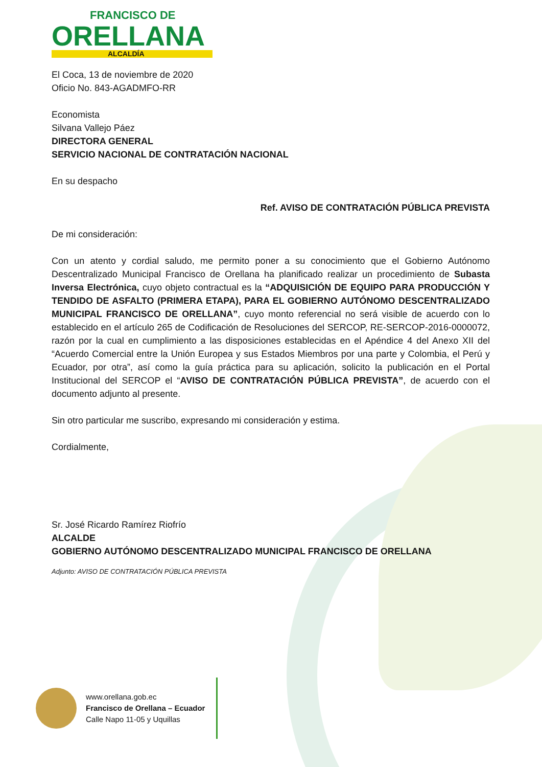FRANCISCO DE
ORELLANA
ALCALDÍA
El Coca, 13 de noviembre de 2020
Oficio No. 843-AGADMFO-RR
Economista
Silvana Vallejo Páez
DIRECTORA GENERAL
SERVICIO NACIONAL DE CONTRATACIÓN NACIONAL
En su despacho
Ref. AVISO DE CONTRATACIÓN PÚBLICA PREVISTA
De mi consideración:
Con un atento y cordial saludo, me permito poner a su conocimiento que el Gobierno Autónomo Descentralizado Municipal Francisco de Orellana ha planificado realizar un procedimiento de Subasta Inversa Electrónica, cuyo objeto contractual es la “ADQUISICIÓN DE EQUIPO PARA PRODUCCIÓN Y TENDIDO DE ASFALTO (PRIMERA ETAPA), PARA EL GOBIERNO AUTÓNOMO DESCENTRALIZADO MUNICIPAL FRANCISCO DE ORELLANA”, cuyo monto referencial no será visible de acuerdo con lo establecido en el artículo 265 de Codificación de Resoluciones del SERCOP, RE-SERCOP-2016-0000072, razón por la cual en cumplimiento a las disposiciones establecidas en el Apéndice 4 del Anexo XII del “Acuerdo Comercial entre la Unión Europea y sus Estados Miembros por una parte y Colombia, el Perú y Ecuador, por otra”, así como la guía práctica para su aplicación, solicito la publicación en el Portal Institucional del SERCOP el “AVISO DE CONTRATACIÓN PÚBLICA PREVISTA”, de acuerdo con el documento adjunto al presente.
Sin otro particular me suscribo, expresando mi consideración y estima.
Cordialmente,
Sr. José Ricardo Ramírez Riofrío
ALCALDE
GOBIERNO AUTÓNOMO DESCENTRALIZADO MUNICIPAL FRANCISCO DE ORELLANA
Adjunto: AVISO DE CONTRATACIÓN PÚBLICA PREVISTA
www.orellana.gob.ec
Francisco de Orellana – Ecuador
Calle Napo 11-05 y Uquillas